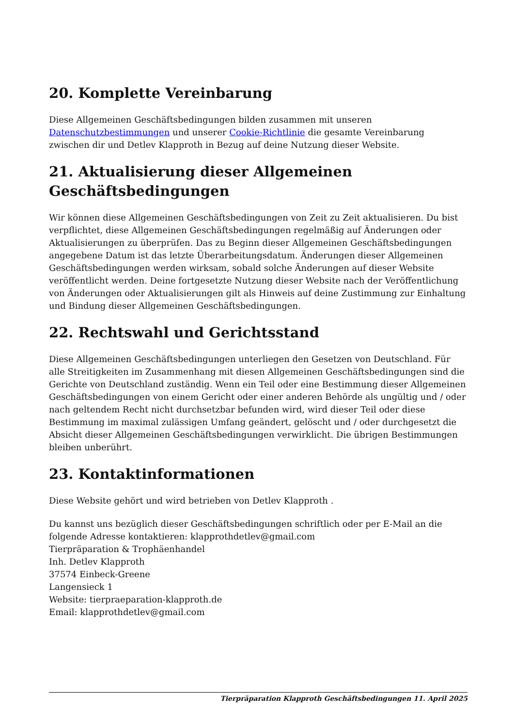20. Komplette Vereinbarung
Diese Allgemeinen Geschäftsbedingungen bilden zusammen mit unseren Datenschutzbestimmungen und unserer Cookie-Richtlinie die gesamte Vereinbarung zwischen dir und Detlev Klapproth in Bezug auf deine Nutzung dieser Website.
21. Aktualisierung dieser Allgemeinen Geschäftsbedingungen
Wir können diese Allgemeinen Geschäftsbedingungen von Zeit zu Zeit aktualisieren. Du bist verpflichtet, diese Allgemeinen Geschäftsbedingungen regelmäßig auf Änderungen oder Aktualisierungen zu überprüfen. Das zu Beginn dieser Allgemeinen Geschäftsbedingungen angegebene Datum ist das letzte Überarbeitungsdatum. Änderungen dieser Allgemeinen Geschäftsbedingungen werden wirksam, sobald solche Änderungen auf dieser Website veröffentlicht werden. Deine fortgesetzte Nutzung dieser Website nach der Veröffentlichung von Änderungen oder Aktualisierungen gilt als Hinweis auf deine Zustimmung zur Einhaltung und Bindung dieser Allgemeinen Geschäftsbedingungen.
22. Rechtswahl und Gerichtsstand
Diese Allgemeinen Geschäftsbedingungen unterliegen den Gesetzen von Deutschland. Für alle Streitigkeiten im Zusammenhang mit diesen Allgemeinen Geschäftsbedingungen sind die Gerichte von Deutschland zuständig. Wenn ein Teil oder eine Bestimmung dieser Allgemeinen Geschäftsbedingungen von einem Gericht oder einer anderen Behörde als ungültig und / oder nach geltendem Recht nicht durchsetzbar befunden wird, wird dieser Teil oder diese Bestimmung im maximal zulässigen Umfang geändert, gelöscht und / oder durchgesetzt die Absicht dieser Allgemeinen Geschäftsbedingungen verwirklicht. Die übrigen Bestimmungen bleiben unberührt.
23. Kontaktinformationen
Diese Website gehört und wird betrieben von Detlev Klapproth .
Du kannst uns bezüglich dieser Geschäftsbedingungen schriftlich oder per E-Mail an die folgende Adresse kontaktieren: klapprothdetlev@gmail.com
Tierpräparation & Trophäenhandel
Inh. Detlev Klapproth
37574 Einbeck-Greene
Langensieck 1
Website: tierpraeparation-klapproth.de
Email: klapprothdetlev@gmail.com
Tierpräparation Klapproth Geschäftsbedingungen 11. April 2025